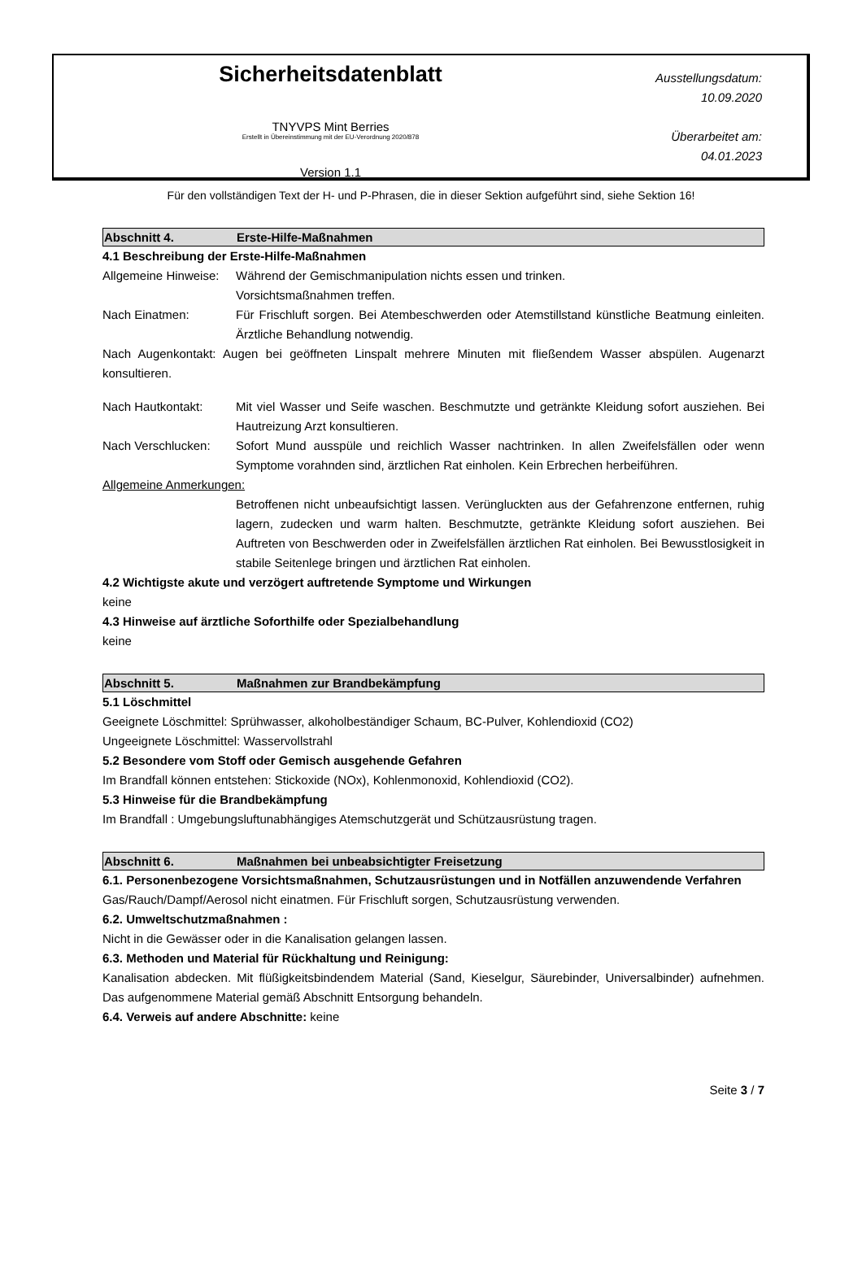Sicherheitsdatenblatt
TNYVPS Mint Berries
Erstellt in Übereinstimmung mit der EU-Verordnung 2020/878
Version 1.1
Ausstellungsdatum:
10.09.2020
Überarbeitet am:
04.01.2023
Für den vollständigen Text der H- und P-Phrasen, die in dieser Sektion aufgeführt sind, siehe Sektion 16!
Abschnitt 4. Erste-Hilfe-Maßnahmen
4.1 Beschreibung der Erste-Hilfe-Maßnahmen
Allgemeine Hinweise: Während der Gemischmanipulation nichts essen und trinken.
Vorsichtsmaßnahmen treffen.
Nach Einatmen: Für Frischluft sorgen. Bei Atembeschwerden oder Atemstillstand künstliche Beatmung einleiten. Ärztliche Behandlung notwendig.
Nach Augenkontakt: Augen bei geöffneten Linspalt mehrere Minuten mit fließendem Wasser abspülen. Augenarzt konsultieren.
Nach Hautkontakt: Mit viel Wasser und Seife waschen. Beschmutzte und getränkte Kleidung sofort ausziehen. Bei Hautreizung Arzt konsultieren.
Nach Verschlucken: Sofort Mund ausspüle und reichlich Wasser nachtrinken. In allen Zweifelsfällen oder wenn Symptome vorahnden sind, ärztlichen Rat einholen. Kein Erbrechen herbeiführen.
Allgemeine Anmerkungen:
Betroffenen nicht unbeaufsichtigt lassen. Verüngluckten aus der Gefahrenzone entfernen, ruhig lagern, zudecken und warm halten. Beschmutzte, getränkte Kleidung sofort ausziehen. Bei Auftreten von Beschwerden oder in Zweifelsfällen ärztlichen Rat einholen. Bei Bewusstlosigkeit in stabile Seitenlege bringen und ärztlichen Rat einholen.
4.2 Wichtigste akute und verzögert auftretende Symptome und Wirkungen
keine
4.3 Hinweise auf ärztliche Soforthilfe oder Spezialbehandlung
keine
Abschnitt 5. Maßnahmen zur Brandbekämpfung
5.1 Löschmittel
Geeignete Löschmittel: Sprühwasser, alkoholbeständiger Schaum, BC-Pulver, Kohlendioxid (CO2)
Ungeeignete Löschmittel: Wasservollstrahl
5.2 Besondere vom Stoff oder Gemisch ausgehende Gefahren
Im Brandfall können entstehen: Stickoxide (NOx), Kohlenmonoxid, Kohlendioxid (CO2).
5.3 Hinweise für die Brandbekämpfung
Im Brandfall : Umgebungsluftunabhängiges Atemschutzgerät und Schützausrüstung tragen.
Abschnitt 6. Maßnahmen bei unbeabsichtigter Freisetzung
6.1. Personenbezogene Vorsichtsmaßnahmen, Schutzausrüstungen und in Notfällen anzuwendende Verfahren
Gas/Rauch/Dampf/Aerosol nicht einatmen. Für Frischluft sorgen, Schutzausrüstung verwenden.
6.2. Umweltschutzmaßnahmen :
Nicht in die Gewässer oder in die Kanalisation gelangen lassen.
6.3. Methoden und Material für Rückhaltung und Reinigung:
Kanalisation abdecken. Mit flüßigkeitsbindendem Material (Sand, Kieselgur, Säurebinder, Universalbinder) aufnehmen. Das aufgenommene Material gemäß Abschnitt Entsorgung behandeln.
6.4. Verweis auf andere Abschnitte: keine
Seite 3 / 7